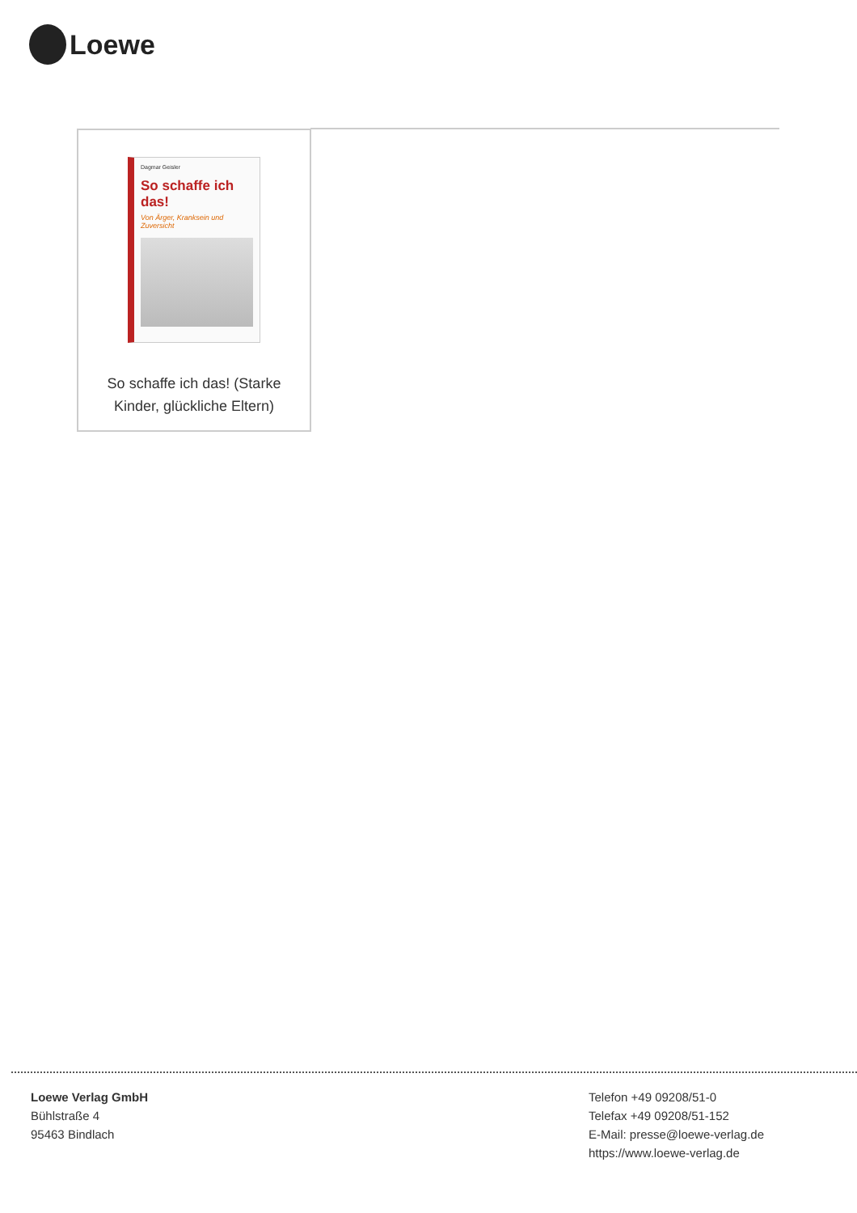Loewe
Dagmar Geisler
So schaffe ich das!
Von Ärger, Kranksein und Zuversicht
So schaffe ich das! (Starke Kinder, glückliche Eltern)
Loewe Verlag GmbH
Bühlstraße 4
95463 Bindlach
Telefon +49 09208/51-0
Telefax +49 09208/51-152
E-Mail: presse@loewe-verlag.de
https://www.loewe-verlag.de